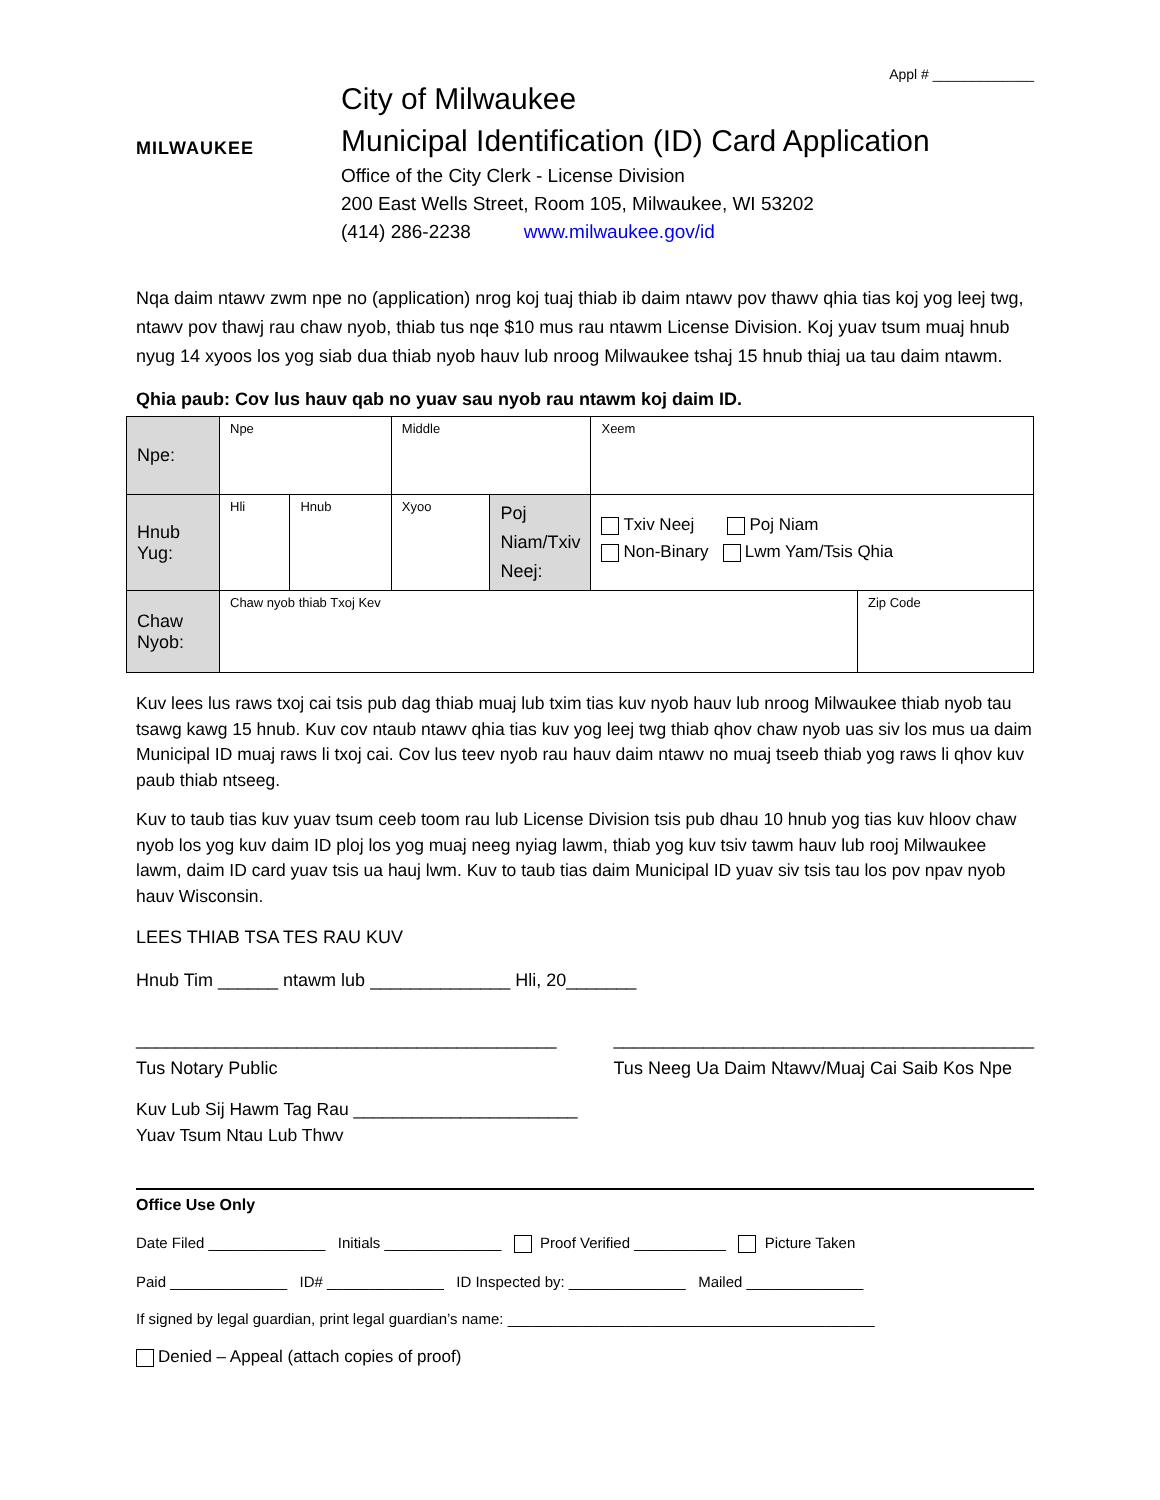Appl # _____________
MILWAUKEE
City of Milwaukee
Municipal Identification (ID) Card Application
Office of the City Clerk - License Division
200 East Wells Street, Room 105, Milwaukee, WI 53202
(414) 286-2238 www.milwaukee.gov/id
Nqa daim ntawv zwm npe no (application) nrog koj tuaj thiab ib daim ntawv pov thawv qhia tias koj yog leej twg, ntawv pov thawj rau chaw nyob, thiab tus nqe $10 mus rau ntawm License Division. Koj yuav tsum muaj hnub nyug 14 xyoos los yog siab dua thiab nyob hauv lub nroog Milwaukee tshaj 15 hnub thiaj ua tau daim ntawm.
Qhia paub: Cov lus hauv qab no yuav sau nyob rau ntawm koj daim ID.
| Npe: | Npe | | Middle | | Xeem | |
| Hnub Yug: | Hli | Hnub | Xyoo | Poj Niam/Txiv Neej: | Txiv Neej Poj Niam Non-Binary Lwm Yam/Tsis Qhia | |
| Chaw Nyob: | Chaw nyob thiab Txoj Kev | | | | | Zip Code |
Kuv lees lus raws txoj cai tsis pub dag thiab muaj lub txim tias kuv nyob hauv lub nroog Milwaukee thiab nyob tau tsawg kawg 15 hnub. Kuv cov ntaub ntawv qhia tias kuv yog leej twg thiab qhov chaw nyob uas siv los mus ua daim Municipal ID muaj raws li txoj cai. Cov lus teev nyob rau hauv daim ntawv no muaj tseeb thiab yog raws li qhov kuv paub thiab ntseeg.
Kuv to taub tias kuv yuav tsum ceeb toom rau lub License Division tsis pub dhau 10 hnub yog tias kuv hloov chaw nyob los yog kuv daim ID ploj los yog muaj neeg nyiag lawm, thiab yog kuv tsiv tawm hauv lub rooj Milwaukee lawm, daim ID card yuav tsis ua hauj lwm. Kuv to taub tias daim Municipal ID yuav siv tsis tau los pov npav nyob hauv Wisconsin.
LEES THIAB TSA TES RAU KUV
Hnub Tim ______ ntawm lub ______________ Hli, 20_______
__________________________________________
Tus Notary Public __________________________________________
Tus Neeg Ua Daim Ntawv/Muaj Cai Saib Kos Npe
Kuv Lub Sij Hawm Tag Rau _______________________
Yuav Tsum Ntau Lub Thwv
Office Use Only
Date Filed ______________ Initials ______________ Proof Verified ___________ Picture Taken
Paid ______________ ID# ______________ ID Inspected by: ______________ Mailed ______________
If signed by legal guardian, print legal guardian’s name: ____________________________________________
Denied – Appeal (attach copies of proof)